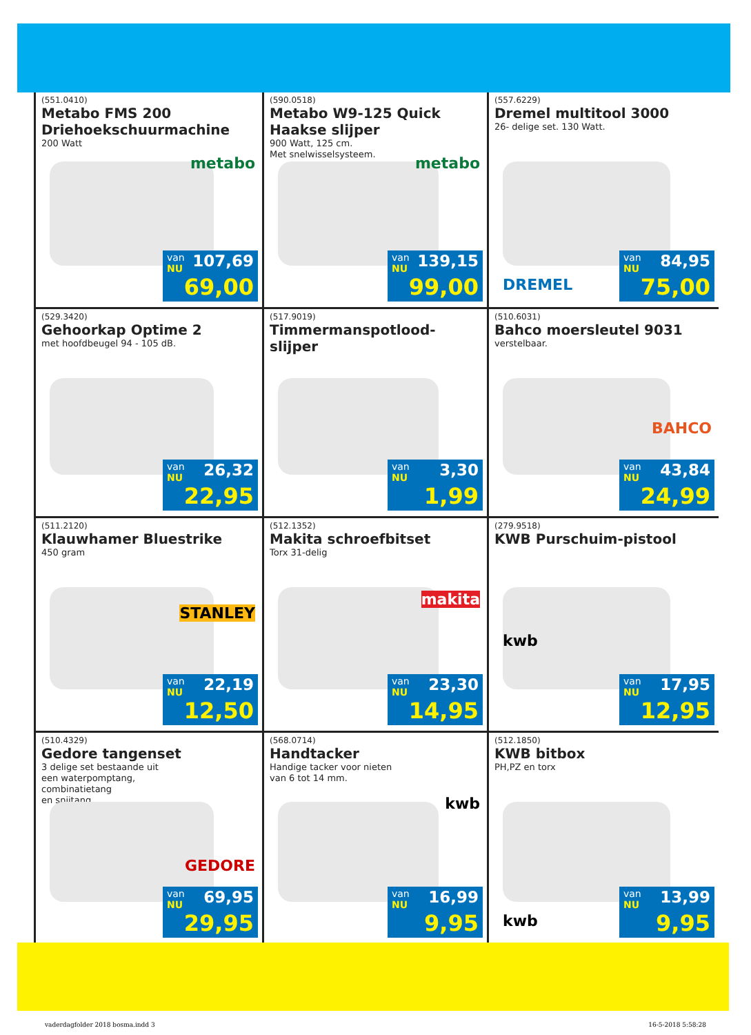(551.0410)
Metabo FMS 200 Driehoekschuurmachine
200 Watt
metabo
van 107,69
NU 69,00
(590.0518)
Metabo W9-125 Quick Haakse slijper
900 Watt, 125 cm.
Met snelwisselsysteem.
metabo
van 139,15
NU 99,00
(557.6229)
Dremel multitool 3000
26- delige set. 130 Watt.
DREMEL
van 84,95
NU 75,00
(529.3420)
Gehoorkap Optime 2
met hoofdbeugel 94 - 105 dB.
van 26,32
NU 22,95
(517.9019)
Timmermanspotlood-slijper
van 3,30
NU 1,99
(510.6031)
Bahco moersleutel 9031
verstelbaar.
BAHCO
van 43,84
NU 24,99
(511.2120)
Klauwhamer Bluestrike
450 gram
STANLEY
van 22,19
NU 12,50
(512.1352)
Makita schroefbitset
Torx 31-delig
makita
van 23,30
NU 14,95
(279.9518)
KWB Purschuim-pistool
kwb
van 17,95
NU 12,95
(510.4329)
Gedore tangenset
3 delige set bestaande uit
een waterpomptang,
combinatietang
en snijtang.
GEDORE
van 69,95
NU 29,95
(568.0714)
Handtacker
Handige tacker voor nieten
van 6 tot 14 mm.
kwb
van 16,99
NU 9,95
(512.1850)
KWB bitbox
PH,PZ en torx
kwb
van 13,99
NU 9,95
vaderdagfolder 2018 bosma.indd 3 16-5-2018 5:58:28